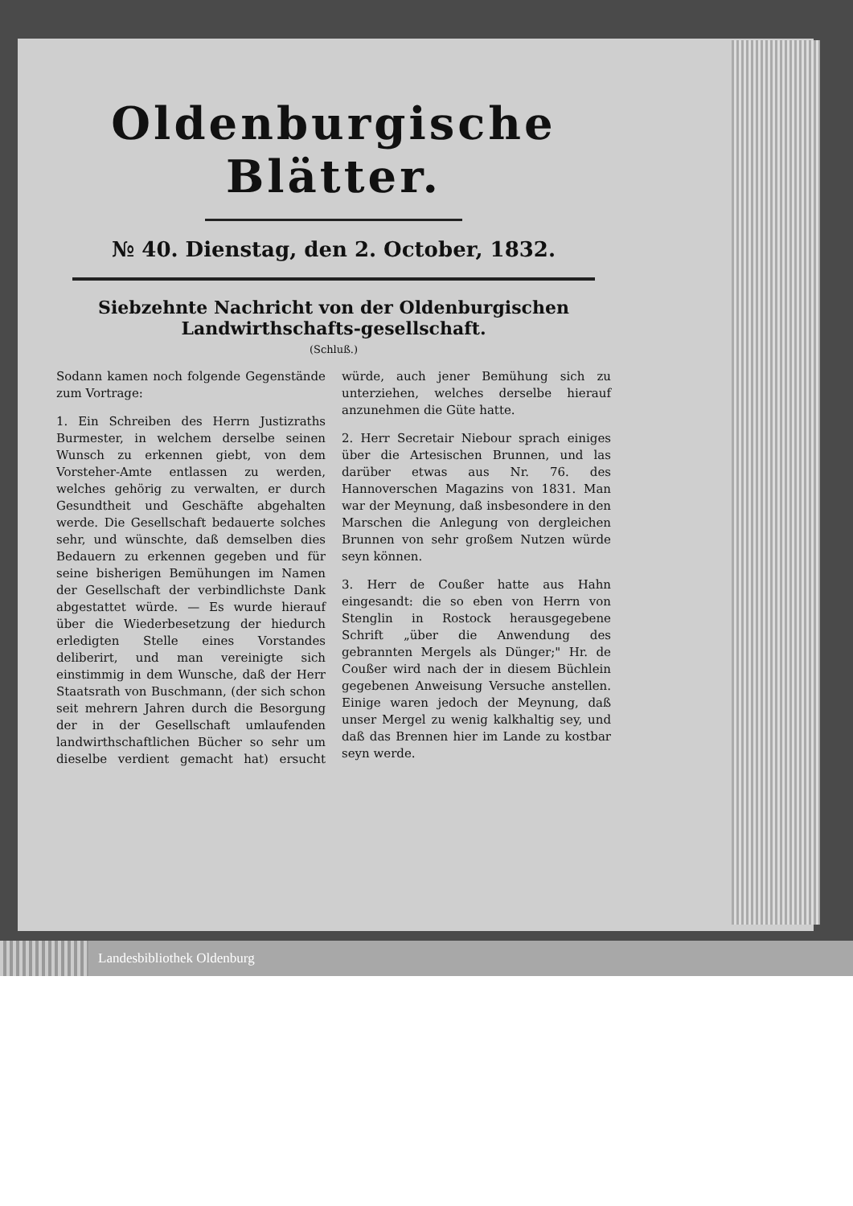Oldenburgische Blätter.
№ 40. Dienstag, den 2. October, 1832.
Siebzehnte Nachricht von der Oldenburgischen Landwirthschafts-gesellschaft.
(Schluß.)
Sodann kamen noch folgende Gegenstände zum Vortrage:
1. Ein Schreiben des Herrn Justizraths Burmester, in welchem derselbe seinen Wunsch zu erkennen giebt, von dem Vorsteher-Amte entlassen zu werden, welches gehörig zu verwalten, er durch Gesundtheit und Geschäfte abgehalten werde. Die Gesellschaft bedauerte solches sehr, und wünschte, daß demselben dies Bedauern zu erkennen gegeben und für seine bisherigen Bemühungen im Namen der Gesellschaft der verbindlichste Dank abgestattet würde. — Es wurde hierauf über die Wiederbesetzung der hiedurch erledigten Stelle eines Vorstandes deliberirt, und man vereinigte sich einstimmig in dem Wunsche, daß der Herr Staatsrath von Buschmann, (der sich schon seit mehrern Jahren durch die Besorgung der in der Gesellschaft umlaufenden landwirthschaftlichen Bücher so sehr um dieselbe verdient gemacht hat) ersucht würde, auch jener Bemühung sich zu unterziehen, welches derselbe hierauf anzunehmen die Güte hatte.
2. Herr Secretair Niebour sprach einiges über die Artesischen Brunnen, und las darüber etwas aus Nr. 76. des Hannoverschen Magazins von 1831. Man war der Meynung, daß insbesondere in den Marschen die Anlegung von dergleichen Brunnen von sehr großem Nutzen würde seyn können.
3. Herr de Coußer hatte aus Hahn eingesandt: die so eben von Herrn von Stenglin in Rostock herausgegebene Schrift „über die Anwendung des gebrannten Mergels als Dünger;" Hr. de Coußer wird nach der in diesem Büchlein gegebenen Anweisung Versuche anstellen. Einige waren jedoch der Meynung, daß unser Mergel zu wenig kalkhaltig sey, und daß das Brennen hier im Lande zu kostbar seyn werde.
Landesbibliothek Oldenburg